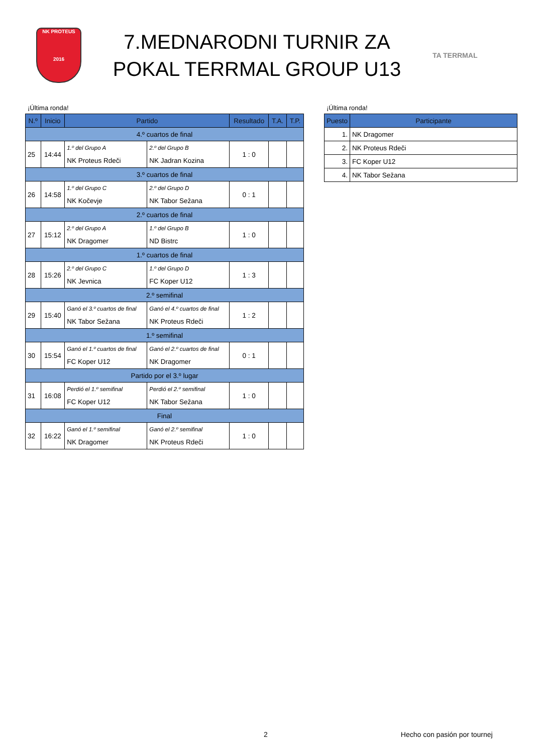NK PROTEUS
2016
7.MEDNARODNI TURNIR ZA
POKAL TERRMAL GROUP U13
TA TERRMAL
¡Última ronda!
| N.º | Inicio | Partido | | Resultado | T.A. | T.P. |
| --- | --- | --- | --- | --- | --- | --- |
| 4.º cuartos de final | | | | | | |
| 25 | 14:44 | 1.º del Grupo A NK Proteus Rdeči | 2.º del Grupo B NK Jadran Kozina | 1 : 0 | | |
| 3.º cuartos de final | | | | | | |
| 26 | 14:58 | 1.º del Grupo C NK Kočevje | 2.º del Grupo D NK Tabor Sežana | 0 : 1 | | |
| 2.º cuartos de final | | | | | | |
| 27 | 15:12 | 2.º del Grupo A NK Dragomer | 1.º del Grupo B ND Bistrc | 1 : 0 | | |
| 1.º cuartos de final | | | | | | |
| 28 | 15:26 | 2.º del Grupo C NK Jevnica | 1.º del Grupo D FC Koper U12 | 1 : 3 | | |
| 2.º semifinal | | | | | | |
| 29 | 15:40 | Ganó el 3.º cuartos de final NK Tabor Sežana | Ganó el 4.º cuartos de final NK Proteus Rdeči | 1 : 2 | | |
| 1.º semifinal | | | | | | |
| 30 | 15:54 | Ganó el 1.º cuartos de final FC Koper U12 | Ganó el 2.º cuartos de final NK Dragomer | 0 : 1 | | |
| Partido por el 3.º lugar | | | | | | |
| 31 | 16:08 | Perdió el 1.º semifinal FC Koper U12 | Perdió el 2.º semifinal NK Tabor Sežana | 1 : 0 | | |
| Final | | | | | | |
| 32 | 16:22 | Ganó el 1.º semifinal NK Dragomer | Ganó el 2.º semifinal NK Proteus Rdeči | 1 : 0 | | |
¡Última ronda!
| Puesto | Participante |
| --- | --- |
| 1. | NK Dragomer |
| 2. | NK Proteus Rdeči |
| 3. | FC Koper U12 |
| 4. | NK Tabor Sežana |
2 Hecho con pasión por tournej